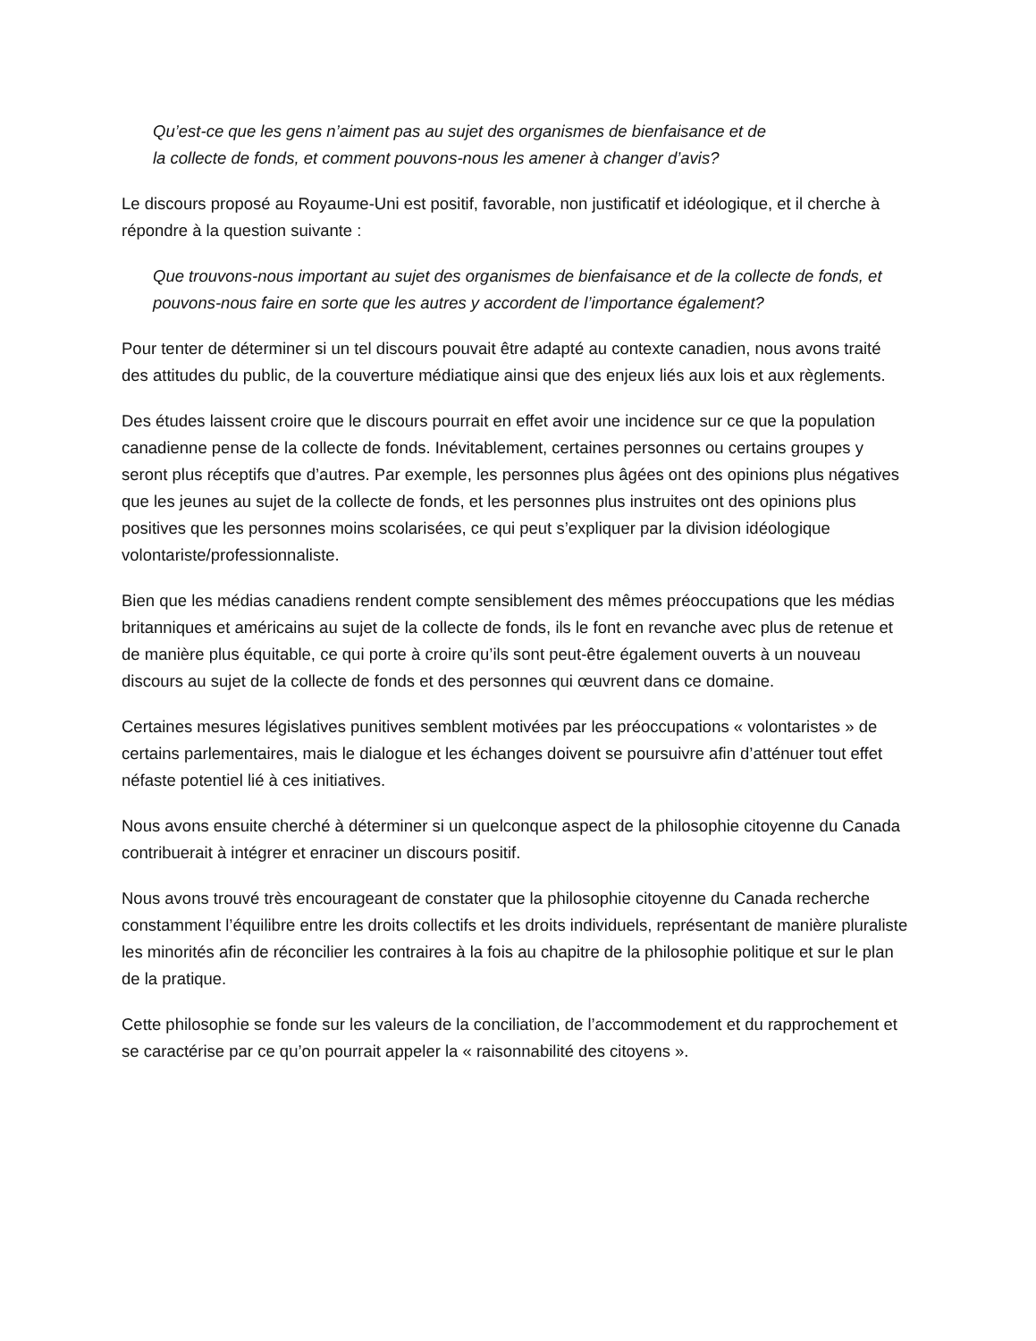Qu’est-ce que les gens n’aiment pas au sujet des organismes de bienfaisance et de
la collecte de fonds, et comment pouvons-nous les amener à changer d’avis?
Le discours proposé au Royaume-Uni est positif, favorable, non justificatif et idéologique, et il cherche à répondre à la question suivante :
Que trouvons-nous important au sujet des organismes de bienfaisance et de la collecte de fonds, et pouvons-nous faire en sorte que les autres y accordent de l’importance également?
Pour tenter de déterminer si un tel discours pouvait être adapté au contexte canadien, nous avons traité des attitudes du public, de la couverture médiatique ainsi que des enjeux liés aux lois et aux règlements.
Des études laissent croire que le discours pourrait en effet avoir une incidence sur ce que la population canadienne pense de la collecte de fonds. Inévitablement, certaines personnes ou certains groupes y seront plus réceptifs que d’autres. Par exemple, les personnes plus âgées ont des opinions plus négatives que les jeunes au sujet de la collecte de fonds, et les personnes plus instruites ont des opinions plus positives que les personnes moins scolarisées, ce qui peut s’expliquer par la division idéologique volontariste/professionnaliste.
Bien que les médias canadiens rendent compte sensiblement des mêmes préoccupations que les médias britanniques et américains au sujet de la collecte de fonds, ils le font en revanche avec plus de retenue et de manière plus équitable, ce qui porte à croire qu’ils sont peut-être également ouverts à un nouveau discours au sujet de la collecte de fonds et des personnes qui œuvrent dans ce domaine.
Certaines mesures législatives punitives semblent motivées par les préoccupations « volontaristes » de certains parlementaires, mais le dialogue et les échanges doivent se poursuivre afin d’atténuer tout effet néfaste potentiel lié à ces initiatives.
Nous avons ensuite cherché à déterminer si un quelconque aspect de la philosophie citoyenne du Canada contribuerait à intégrer et enraciner un discours positif.
Nous avons trouvé très encourageant de constater que la philosophie citoyenne du Canada recherche constamment l’équilibre entre les droits collectifs et les droits individuels, représentant de manière pluraliste les minorités afin de réconcilier les contraires à la fois au chapitre de la philosophie politique et sur le plan de la pratique.
Cette philosophie se fonde sur les valeurs de la conciliation, de l’accommodement et du rapprochement et se caractérise par ce qu’on pourrait appeler la « raisonnabilité des citoyens ».